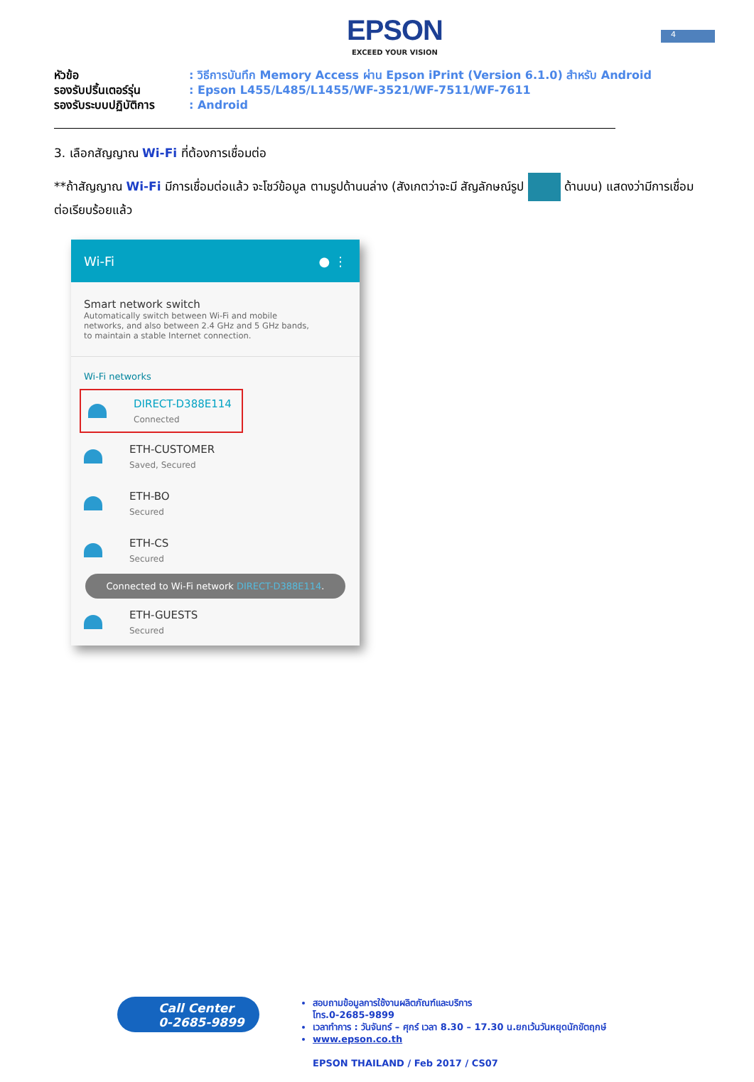4
EPSON
EXCEED YOUR VISION
หัวข้อ: วิธีการบันทึก Memory Access ผ่าน Epson iPrint (Version 6.1.0) สำหรับ Android
รองรับปริ้นเตอร์รุ่น: Epson L455/L485/L1455/WF-3521/WF-7511/WF-7611
รองรับระบบปฏิบัติการ: Android
3. เลือกสัญญาณ Wi-Fi ที่ต้องการเชื่อมต่อ
**ถ้าสัญญาณ Wi-Fi มีการเชื่อมต่อแล้ว จะโชว์ข้อมูล ตามรูปด้านนล่าง (สังเกตว่าจะมี สัญลักษณ์รูป ด้านบน) แสดงว่ามีการเชื่อมต่อเรียบร้อยแล้ว
Wi-Fi ● ⋮
Smart network switch
Automatically switch between Wi-Fi and mobile networks, and also between 2.4 GHz and 5 GHz bands, to maintain a stable Internet connection.
Wi-Fi networks
DIRECT-D388E114
Connected
ETH-CUSTOMER
Saved, Secured
ETH-BO
Secured
ETH-CS
Secured
Connected to Wi-Fi network DIRECT-D388E114.
ETH-GUESTS
Secured
Call Center
0-2685-9899
สอบถามข้อมูลการใช้งานผลิตภัณฑ์และบริการ
โทร.0-2685-9899
เวลาทำการ : วันจันทร์ – ศุกร์ เวลา 8.30 – 17.30 น.ยกเว้นวันหยุดนักขัตฤกษ์
www.epson.co.th
EPSON THAILAND / Feb 2017 / CS07